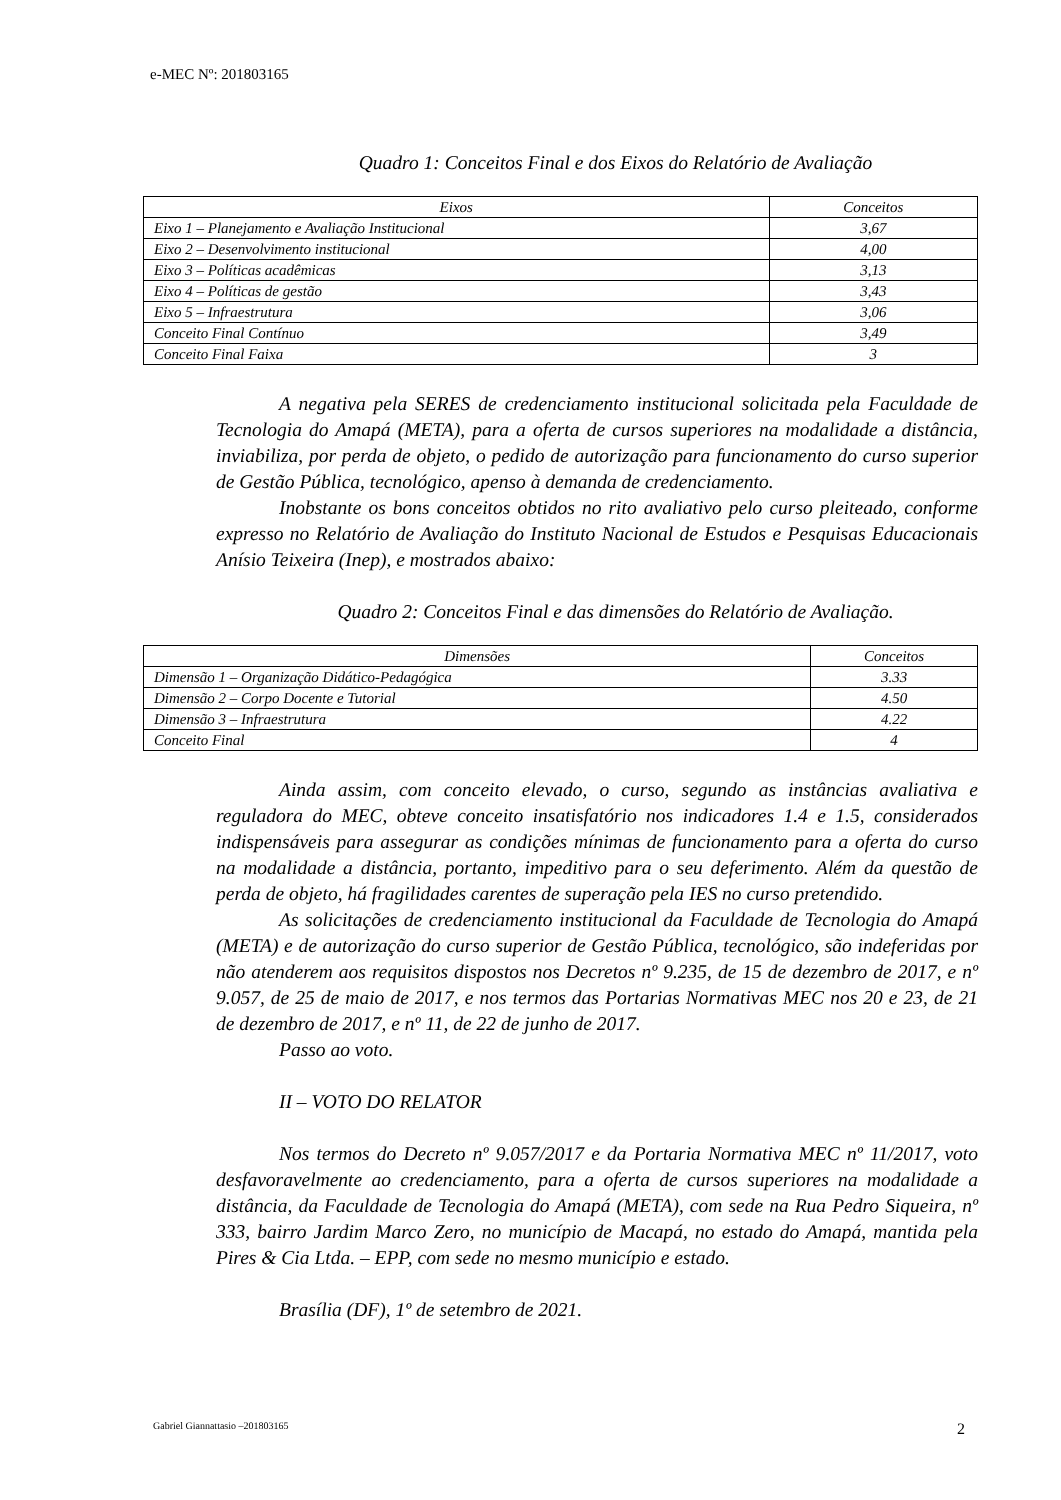e-MEC Nº: 201803165
Quadro 1: Conceitos Final e dos Eixos do Relatório de Avaliação
| Eixos | Conceitos |
| --- | --- |
| Eixo 1 – Planejamento e Avaliação Institucional | 3,67 |
| Eixo 2 – Desenvolvimento institucional | 4,00 |
| Eixo 3 – Políticas acadêmicas | 3,13 |
| Eixo 4 – Políticas de gestão | 3,43 |
| Eixo 5 – Infraestrutura | 3,06 |
| Conceito Final Contínuo | 3,49 |
| Conceito Final Faixa | 3 |
A negativa pela SERES de credenciamento institucional solicitada pela Faculdade de Tecnologia do Amapá (META), para a oferta de cursos superiores na modalidade a distância, inviabiliza, por perda de objeto, o pedido de autorização para funcionamento do curso superior de Gestão Pública, tecnológico, apenso à demanda de credenciamento.
Inobstante os bons conceitos obtidos no rito avaliativo pelo curso pleiteado, conforme expresso no Relatório de Avaliação do Instituto Nacional de Estudos e Pesquisas Educacionais Anísio Teixeira (Inep), e mostrados abaixo:
Quadro 2: Conceitos Final e das dimensões do Relatório de Avaliação.
| Dimensões | Conceitos |
| --- | --- |
| Dimensão 1 – Organização Didático-Pedagógica | 3.33 |
| Dimensão 2 – Corpo Docente e Tutorial | 4.50 |
| Dimensão 3 – Infraestrutura | 4.22 |
| Conceito Final | 4 |
Ainda assim, com conceito elevado, o curso, segundo as instâncias avaliativa e reguladora do MEC, obteve conceito insatisfatório nos indicadores 1.4 e 1.5, considerados indispensáveis para assegurar as condições mínimas de funcionamento para a oferta do curso na modalidade a distância, portanto, impeditivo para o seu deferimento. Além da questão de perda de objeto, há fragilidades carentes de superação pela IES no curso pretendido.
As solicitações de credenciamento institucional da Faculdade de Tecnologia do Amapá (META) e de autorização do curso superior de Gestão Pública, tecnológico, são indeferidas por não atenderem aos requisitos dispostos nos Decretos nº 9.235, de 15 de dezembro de 2017, e nº 9.057, de 25 de maio de 2017, e nos termos das Portarias Normativas MEC nos 20 e 23, de 21 de dezembro de 2017, e nº 11, de 22 de junho de 2017.
Passo ao voto.
II – VOTO DO RELATOR
Nos termos do Decreto nº 9.057/2017 e da Portaria Normativa MEC nº 11/2017, voto desfavoravelmente ao credenciamento, para a oferta de cursos superiores na modalidade a distância, da Faculdade de Tecnologia do Amapá (META), com sede na Rua Pedro Siqueira, nº 333, bairro Jardim Marco Zero, no município de Macapá, no estado do Amapá, mantida pela Pires & Cia Ltda. – EPP, com sede no mesmo município e estado.
Brasília (DF), 1º de setembro de 2021.
Gabriel Giannattasio –201803165 2